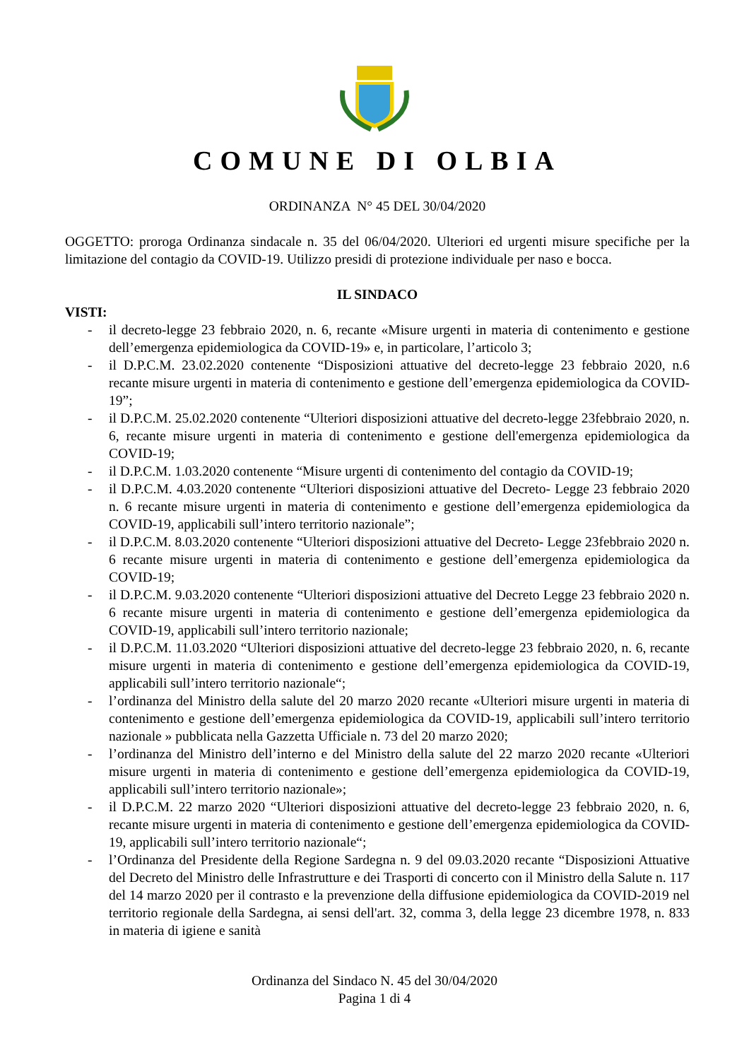COMUNE DI OLBIA
ORDINANZA N° 45 DEL 30/04/2020
OGGETTO: proroga Ordinanza sindacale n. 35 del 06/04/2020. Ulteriori ed urgenti misure specifiche per la limitazione del contagio da COVID-19. Utilizzo presidi di protezione individuale per naso e bocca.
IL SINDACO
VISTI:
- il decreto-legge 23 febbraio 2020, n. 6, recante «Misure urgenti in materia di contenimento e gestione dell’emergenza epidemiologica da COVID-19» e, in particolare, l’articolo 3;
- il D.P.C.M. 23.02.2020 contenente “Disposizioni attuative del decreto-legge 23 febbraio 2020, n.6 recante misure urgenti in materia di contenimento e gestione dell’emergenza epidemiologica da COVID-19”;
- il D.P.C.M. 25.02.2020 contenente “Ulteriori disposizioni attuative del decreto-legge 23febbraio 2020, n. 6, recante misure urgenti in materia di contenimento e gestione dell'emergenza epidemiologica da COVID-19;
- il D.P.C.M. 1.03.2020 contenente “Misure urgenti di contenimento del contagio da COVID-19;
- il D.P.C.M. 4.03.2020 contenente “Ulteriori disposizioni attuative del Decreto- Legge 23 febbraio 2020 n. 6 recante misure urgenti in materia di contenimento e gestione dell’emergenza epidemiologica da COVID-19, applicabili sull’intero territorio nazionale”;
- il D.P.C.M. 8.03.2020 contenente “Ulteriori disposizioni attuative del Decreto- Legge 23febbraio 2020 n. 6 recante misure urgenti in materia di contenimento e gestione dell’emergenza epidemiologica da COVID-19;
- il D.P.C.M. 9.03.2020 contenente “Ulteriori disposizioni attuative del Decreto Legge 23 febbraio 2020 n. 6 recante misure urgenti in materia di contenimento e gestione dell’emergenza epidemiologica da COVID-19, applicabili sull’intero territorio nazionale;
- il D.P.C.M. 11.03.2020 “Ulteriori disposizioni attuative del decreto-legge 23 febbraio 2020, n. 6, recante misure urgenti in materia di contenimento e gestione dell’emergenza epidemiologica da COVID-19, applicabili sull’intero territorio nazionale“;
- l’ordinanza del Ministro della salute del 20 marzo 2020 recante «Ulteriori misure urgenti in materia di contenimento e gestione dell’emergenza epidemiologica da COVID-19, applicabili sull’intero territorio nazionale » pubblicata nella Gazzetta Ufficiale n. 73 del 20 marzo 2020;
- l’ordinanza del Ministro dell’interno e del Ministro della salute del 22 marzo 2020 recante «Ulteriori misure urgenti in materia di contenimento e gestione dell’emergenza epidemiologica da COVID-19, applicabili sull’intero territorio nazionale»;
- il D.P.C.M. 22 marzo 2020 “Ulteriori disposizioni attuative del decreto-legge 23 febbraio 2020, n. 6, recante misure urgenti in materia di contenimento e gestione dell’emergenza epidemiologica da COVID-19, applicabili sull’intero territorio nazionale“;
- l’Ordinanza del Presidente della Regione Sardegna n. 9 del 09.03.2020 recante “Disposizioni Attuative del Decreto del Ministro delle Infrastrutture e dei Trasporti di concerto con il Ministro della Salute n. 117 del 14 marzo 2020 per il contrasto e la prevenzione della diffusione epidemiologica da COVID-2019 nel territorio regionale della Sardegna, ai sensi dell'art. 32, comma 3, della legge 23 dicembre 1978, n. 833 in materia di igiene e sanità
Ordinanza del Sindaco N. 45 del 30/04/2020
Pagina 1 di 4